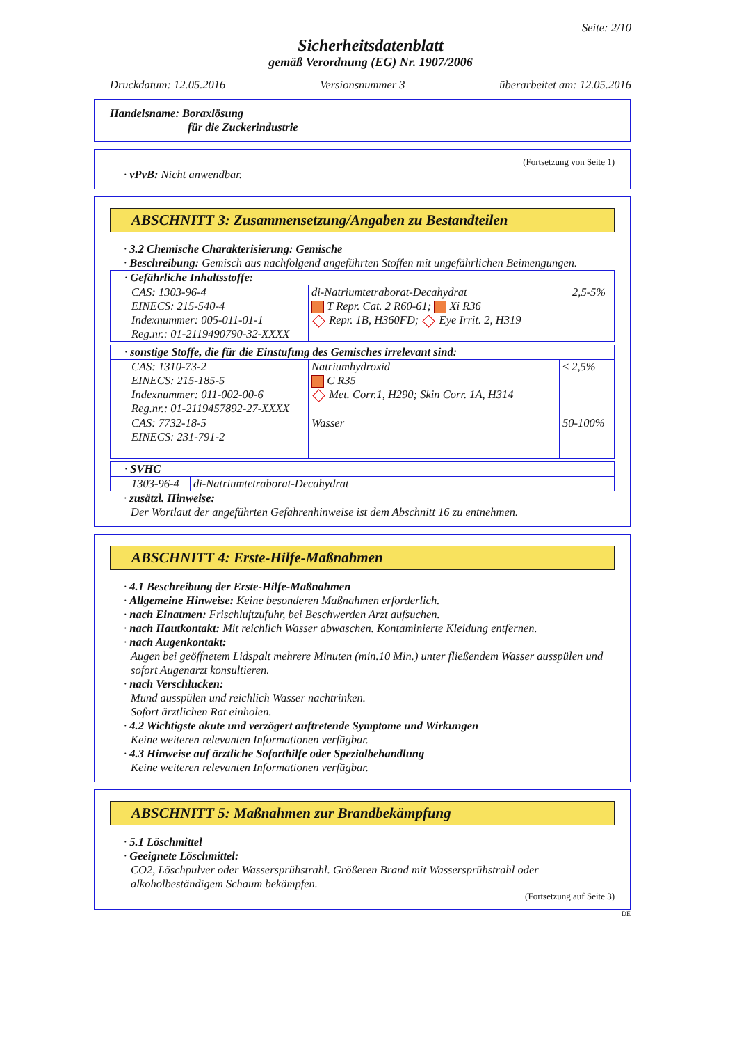Seite: 2/10
Sicherheitsdatenblatt
gemäß Verordnung (EG) Nr. 1907/2006
Druckdatum: 12.05.2016 Versionsnummer 3 überarbeitet am: 12.05.2016
Handelsname: Boraxlösung
für die Zuckerindustrie
(Fortsetzung von Seite 1)
· vPvB: Nicht anwendbar.
ABSCHNITT 3: Zusammensetzung/Angaben zu Bestandteilen
· 3.2 Chemische Charakterisierung: Gemische
· Beschreibung: Gemisch aus nachfolgend angeführten Stoffen mit ungefährlichen Beimengungen.
| · Gefährliche Inhaltsstoffe: | | |
| CAS: 1303-96-4 EINECS: 215-540-4 Indexnummer: 005-011-01-1 Reg.nr.: 01-2119490790-32-XXXX | di-Natriumtetraborat-Decahydrat T Repr. Cat. 2 R60-61; Xi R36 Repr. 1B, H360FD; Eye Irrit. 2, H319 | 2,5-5% |
| · sonstige Stoffe, die für die Einstufung des Gemisches irrelevant sind: | | |
| CAS: 1310-73-2 EINECS: 215-185-5 Indexnummer: 011-002-00-6 Reg.nr.: 01-2119457892-27-XXXX | Natriumhydroxid C R35 Met. Corr.1, H290; Skin Corr. 1A, H314 | ≤ 2,5% |
| CAS: 7732-18-5 EINECS: 231-791-2 | Wasser | 50-100% |
| · SVHC | |
| 1303-96-4 | di-Natriumtetraborat-Decahydrat |
· zusätzl. Hinweise:
Der Wortlaut der angeführten Gefahrenhinweise ist dem Abschnitt 16 zu entnehmen.
ABSCHNITT 4: Erste-Hilfe-Maßnahmen
· 4.1 Beschreibung der Erste-Hilfe-Maßnahmen
· Allgemeine Hinweise: Keine besonderen Maßnahmen erforderlich.
· nach Einatmen: Frischluftzufuhr, bei Beschwerden Arzt aufsuchen.
· nach Hautkontakt: Mit reichlich Wasser abwaschen. Kontaminierte Kleidung entfernen.
· nach Augenkontakt:
Augen bei geöffnetem Lidspalt mehrere Minuten (min.10 Min.) unter fließendem Wasser ausspülen und sofort Augenarzt konsultieren.
· nach Verschlucken:
Mund ausspülen und reichlich Wasser nachtrinken.
Sofort ärztlichen Rat einholen.
· 4.2 Wichtigste akute und verzögert auftretende Symptome und Wirkungen
Keine weiteren relevanten Informationen verfügbar.
· 4.3 Hinweise auf ärztliche Soforthilfe oder Spezialbehandlung
Keine weiteren relevanten Informationen verfügbar.
ABSCHNITT 5: Maßnahmen zur Brandbekämpfung
· 5.1 Löschmittel
· Geeignete Löschmittel:
CO2, Löschpulver oder Wassersprühstrahl. Größeren Brand mit Wassersprühstrahl oder alkoholbeständigem Schaum bekämpfen.
(Fortsetzung auf Seite 3)
DE